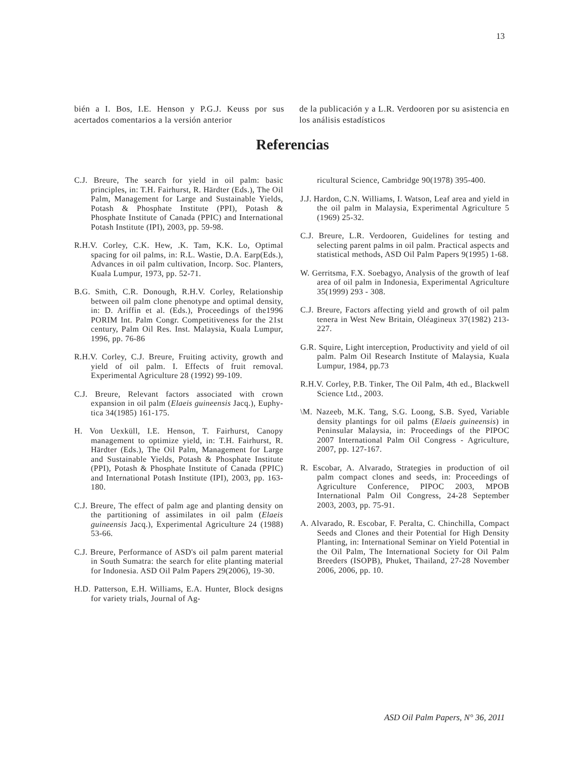13
bién a I. Bos, I.E. Henson y P.G.J. Keuss por sus acertados comentarios a la versión anterior
de la publicación y a L.R. Verdooren por su asistencia en los análisis estadísticos
Referencias
C.J. Breure, The search for yield in oil palm: basic principles, in: T.H. Fairhurst, R. Härdter (Eds.), The Oil Palm, Management for Large and Sustainable Yields, Potash & Phosphate Institute (PPI), Potash & Phosphate Institute of Canada (PPIC) and International Potash Institute (IPI), 2003, pp. 59-98.
R.H.V. Corley, C.K. Hew, .K. Tam, K.K. Lo, Optimal spacing for oil palms, in: R.L. Wastie, D.A. Earp(Eds.), Advances in oil palm cultivation, Incorp. Soc. Planters, Kuala Lumpur, 1973, pp. 52-71.
B.G. Smith, C.R. Donough, R.H.V. Corley, Relationship between oil palm clone phenotype and optimal density, in: D. Ariffin et al. (Eds.), Proceedings of the1996 PORIM Int. Palm Congr. Competitiveness for the 21st century, Palm Oil Res. Inst. Malaysia, Kuala Lumpur, 1996, pp. 76-86
R.H.V. Corley, C.J. Breure, Fruiting activity, growth and yield of oil palm. I. Effects of fruit removal. Experimental Agriculture 28 (1992) 99-109.
C.J. Breure, Relevant factors associated with crown expansion in oil palm (Elaeis guineensis Jacq.), Euphy-tica 34(1985) 161-175.
H. Von Uexküll, I.E. Henson, T. Fairhurst, Canopy management to optimize yield, in: T.H. Fairhurst, R. Härdter (Eds.), The Oil Palm, Management for Large and Sustainable Yields, Potash & Phosphate Institute (PPI), Potash & Phosphate Institute of Canada (PPIC) and International Potash Institute (IPI), 2003, pp. 163-180.
C.J. Breure, The effect of palm age and planting density on the partitioning of assimilates in oil palm (Elaeis guineensis Jacq.), Experimental Agriculture 24 (1988) 53-66.
C.J. Breure, Performance of ASD's oil palm parent material in South Sumatra: the search for elite planting material for Indonesia. ASD Oil Palm Papers 29(2006), 19-30.
H.D. Patterson, E.H. Williams, E.A. Hunter, Block designs for variety trials, Journal of Ag-
ricultural Science, Cambridge 90(1978) 395-400.
J.J. Hardon, C.N. Williams, I. Watson, Leaf area and yield in the oil palm in Malaysia, Experimental Agriculture 5 (1969) 25-32.
C.J. Breure, L.R. Verdooren, Guidelines for testing and selecting parent palms in oil palm. Practical aspects and statistical methods, ASD Oil Palm Papers 9(1995) 1-68.
W. Gerritsma, F.X. Soebagyo, Analysis of the growth of leaf area of oil palm in Indonesia, Experimental Agriculture 35(1999) 293 - 308.
C.J. Breure, Factors affecting yield and growth of oil palm tenera in West New Britain, Oléagineux 37(1982) 213-227.
G.R. Squire, Light interception, Productivity and yield of oil palm. Palm Oil Research Institute of Malaysia, Kuala Lumpur, 1984, pp.73
R.H.V. Corley, P.B. Tinker, The Oil Palm, 4th ed., Blackwell Science Ltd., 2003.
\M. Nazeeb, M.K. Tang, S.G. Loong, S.B. Syed, Variable density plantings for oil palms (Elaeis guineensis) in Peninsular Malaysia, in: Proceedings of the PIPOC 2007 International Palm Oil Congress - Agriculture, 2007, pp. 127-167.
R. Escobar, A. Alvarado, Strategies in production of oil palm compact clones and seeds, in: Proceedings of Agriculture Conference, PIPOC 2003, MPOB International Palm Oil Congress, 24-28 September 2003, 2003, pp. 75-91.
A. Alvarado, R. Escobar, F. Peralta, C. Chinchilla, Compact Seeds and Clones and their Potential for High Density Planting, in: International Seminar on Yield Potential in the Oil Palm, The International Society for Oil Palm Breeders (ISOPB), Phuket, Thailand, 27-28 November 2006, 2006, pp. 10.
ASD Oil Palm Papers, N° 36, 2011